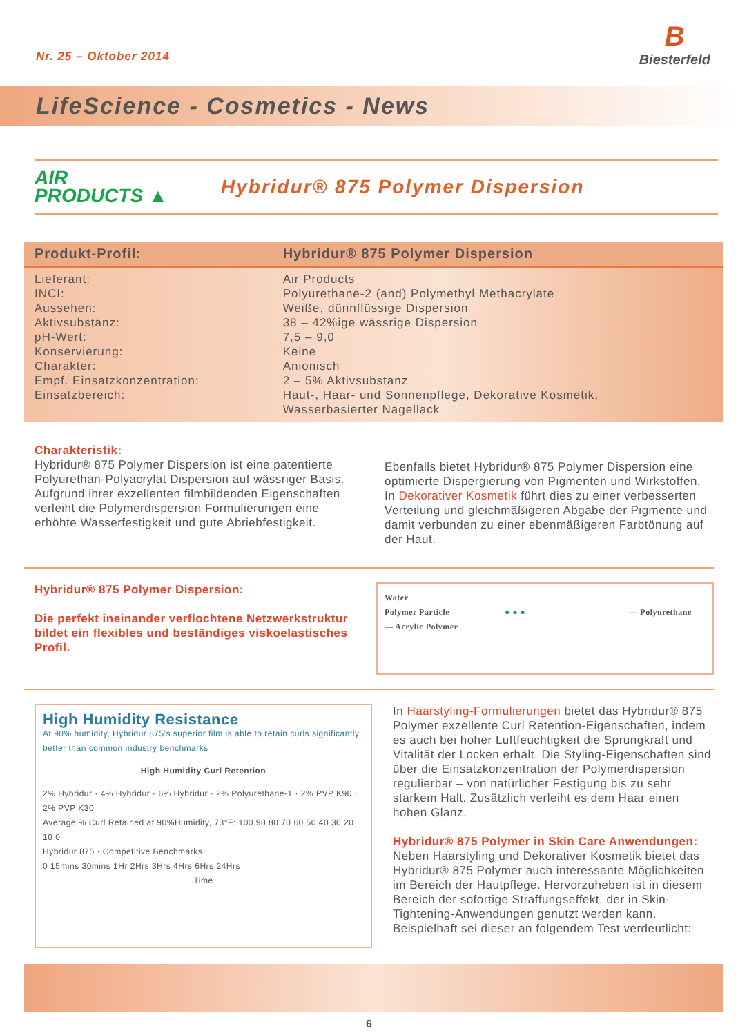Nr. 25 – Oktober 2014
B
Biesterfeld
LifeScience - Cosmetics - News
AIR
PRODUCTS ▲
Hybridur® 875 Polymer Dispersion
| Produkt-Profil: | Hybridur® 875 Polymer Dispersion |
| --- | --- |
| Lieferant: | Air Products |
| INCI: | Polyurethane-2 (and) Polymethyl Methacrylate |
| Aussehen: | Weiße, dünnflüssige Dispersion |
| Aktivsubstanz: | 38 – 42%ige wässrige Dispersion |
| pH-Wert: | 7,5 – 9,0 |
| Konservierung: | Keine |
| Charakter: | Anionisch |
| Empf. Einsatzkonzentration: | 2 – 5% Aktivsubstanz |
| Einsatzbereich: | Haut-, Haar- und Sonnenpflege, Dekorative Kosmetik, Wasserbasierter Nagellack |
Charakteristik:
Hybridur® 875 Polymer Dispersion ist eine patentierte Polyurethan-Polyacrylat Dispersion auf wässriger Basis. Aufgrund ihrer exzellenten filmbildenden Eigenschaften verleiht die Polymerdispersion Formulierungen eine erhöhte Wasserfestigkeit und gute Abriebfestigkeit.
Ebenfalls bietet Hybridur® 875 Polymer Dispersion eine optimierte Dispergierung von Pigmenten und Wirkstoffen. In Dekorativer Kosmetik führt dies zu einer verbesserten Verteilung und gleichmäßigeren Abgabe der Pigmente und damit verbunden zu einer ebenmäßigeren Farbtönung auf der Haut.
Hybridur® 875 Polymer Dispersion:
Die perfekt ineinander verflochtene Netzwerkstruktur bildet ein flexibles und beständiges viskoelastisches Profil.
Water
Polymer Particle ● ● ● — Polyurethane
— Acrylic Polymer
High Humidity Resistance
At 90% humidity, Hybridur 875's superior film is able to retain curls significantly better than common industry benchmarks
High Humidity Curl Retention
2% Hybridur · 4% Hybridur · 6% Hybridur · 2% Polyurethane-1 · 2% PVP K90 · 2% PVP K30
Average % Curl Retained at 90%Humidity, 73°F: 100 90 80 70 60 50 40 30 20 10 0
Hybridur 875 · Competitive Benchmarks
0 15mins 30mins 1Hr 2Hrs 3Hrs 4Hrs 6Hrs 24Hrs
Time
In Haarstyling-Formulierungen bietet das Hybridur® 875 Polymer exzellente Curl Retention-Eigenschaften, indem es auch bei hoher Luftfeuchtigkeit die Sprungkraft und Vitalität der Locken erhält. Die Styling-Eigenschaften sind über die Einsatzkonzentration der Polymerdispersion regulierbar – von natürlicher Festigung bis zu sehr starkem Halt. Zusätzlich verleiht es dem Haar einen hohen Glanz.
Hybridur® 875 Polymer in Skin Care Anwendungen:
Neben Haarstyling und Dekorativer Kosmetik bietet das Hybridur® 875 Polymer auch interessante Möglichkeiten im Bereich der Hautpflege. Hervorzuheben ist in diesem Bereich der sofortige Straffungseffekt, der in Skin-Tightening-Anwendungen genutzt werden kann. Beispielhaft sei dieser an folgendem Test verdeutlicht:
6